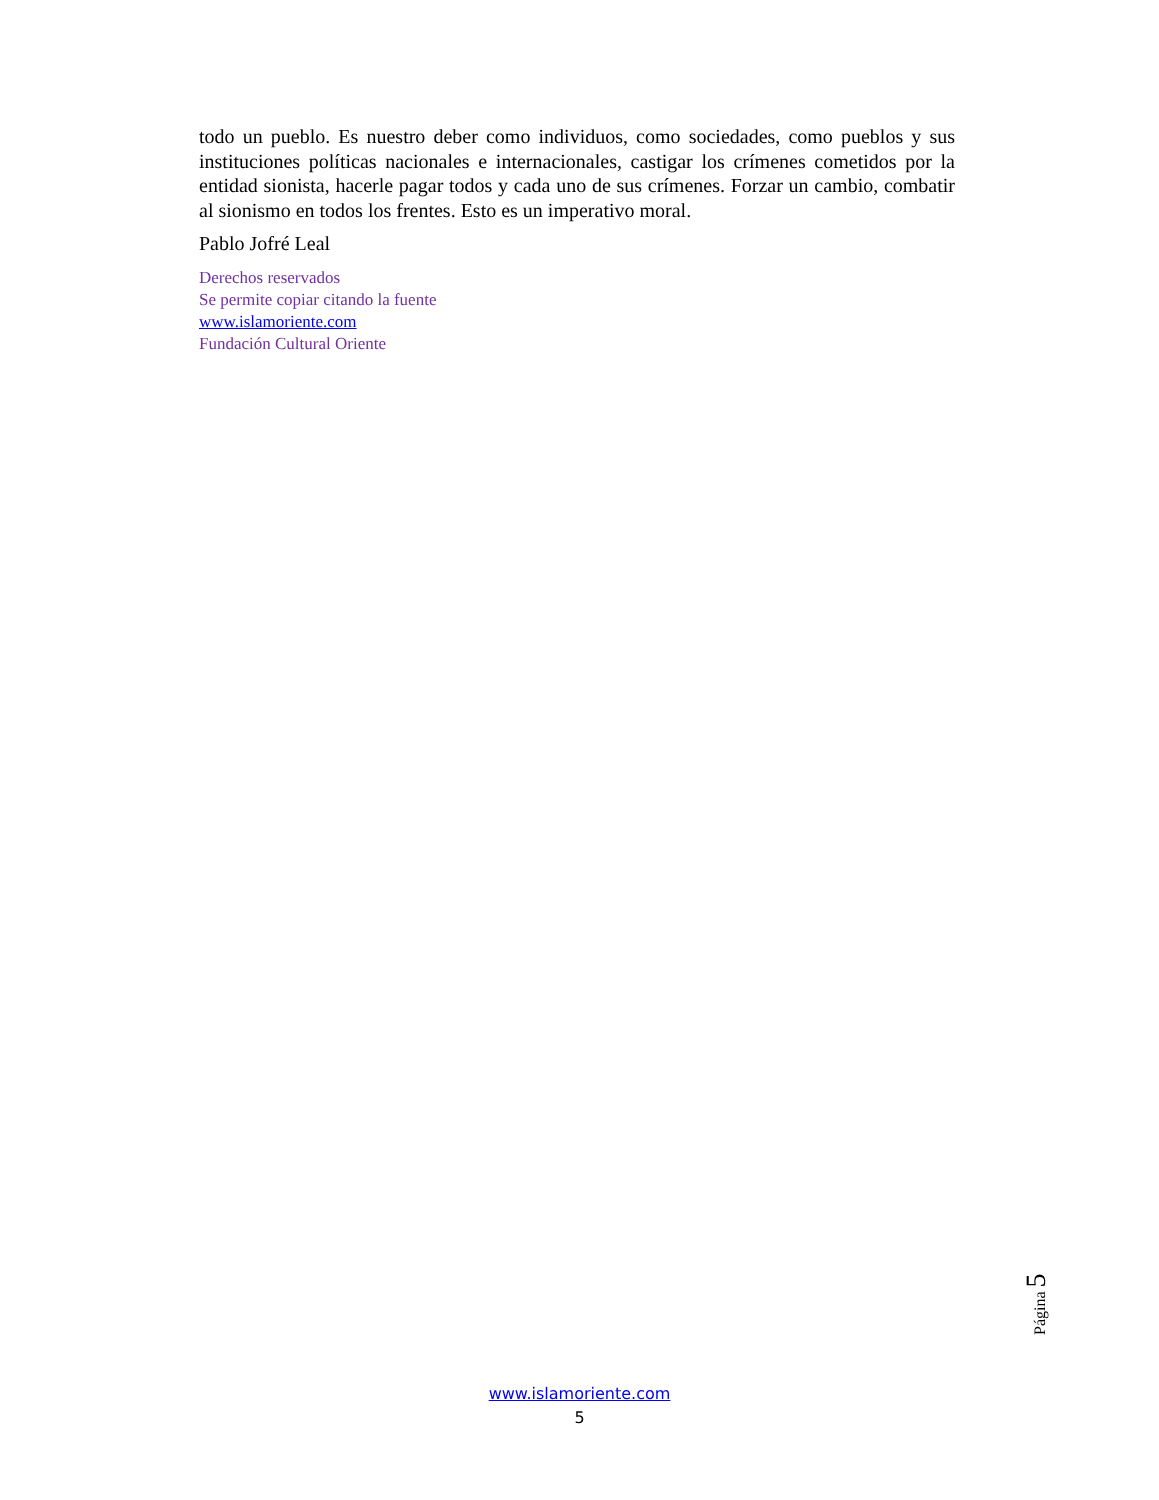todo un pueblo. Es nuestro deber como individuos, como sociedades, como pueblos y sus instituciones políticas nacionales e internacionales, castigar los crímenes cometidos por la entidad sionista, hacerle pagar todos y cada uno de sus crímenes. Forzar un cambio, combatir al sionismo en todos los frentes. Esto es un imperativo moral.
Pablo Jofré Leal
Derechos reservados
Se permite copiar citando la fuente
www.islamoriente.com
Fundación Cultural Oriente
Página 5
www.islamoriente.com
5